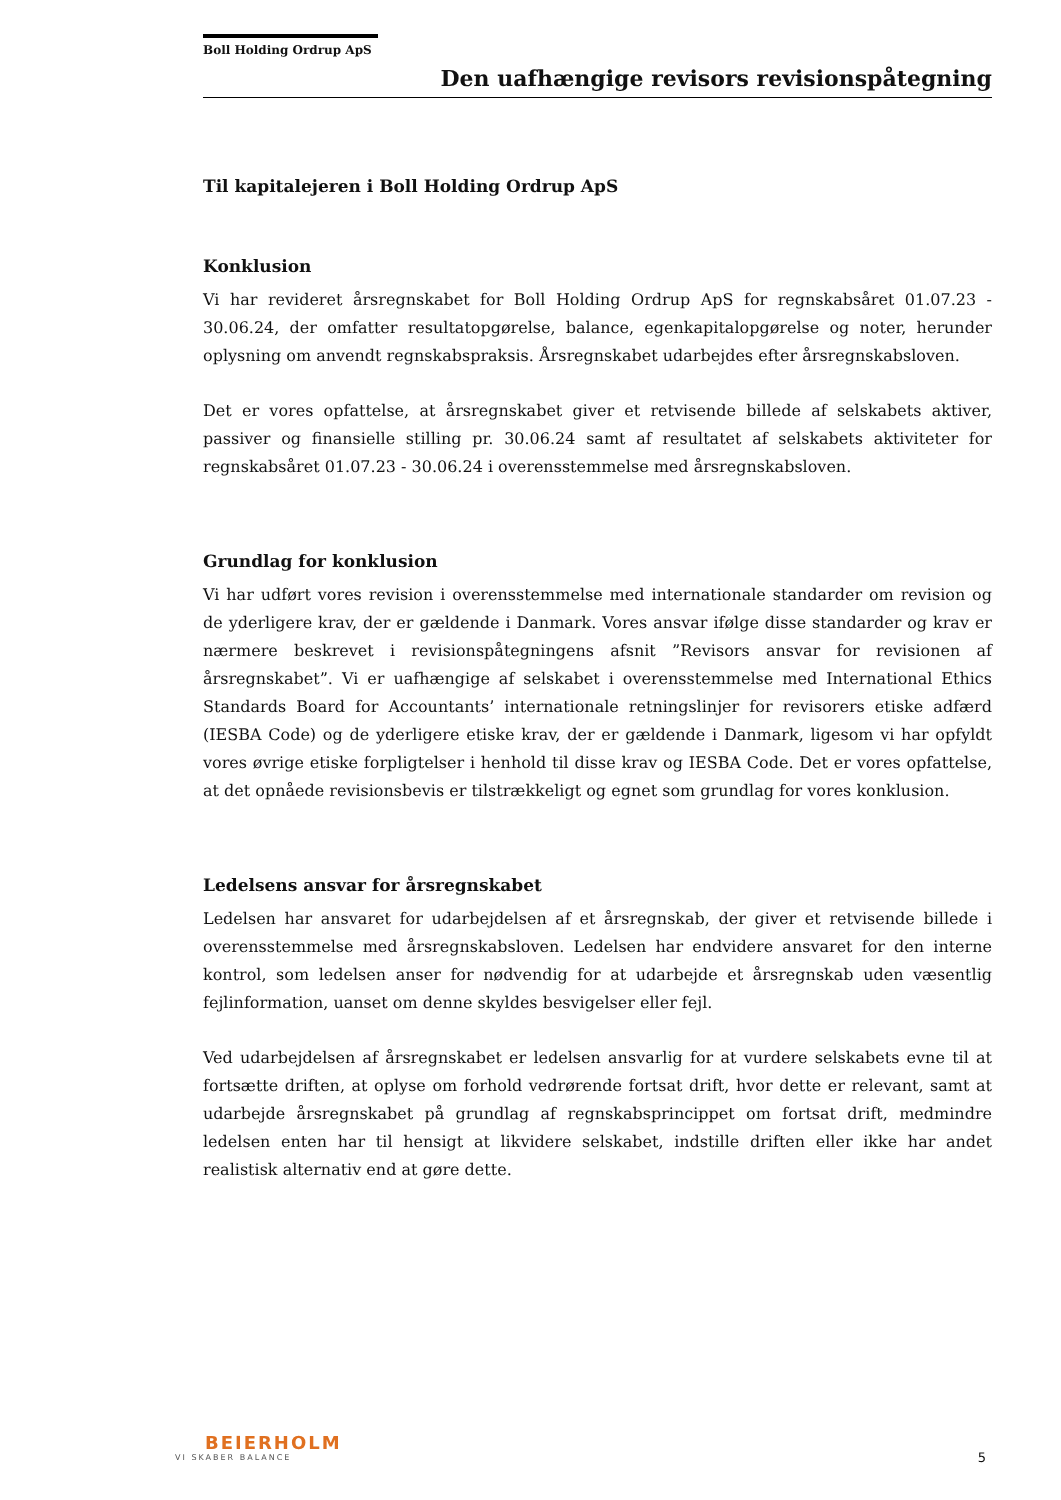Boll Holding Ordrup ApS
Den uafhængige revisors revisionspåtegning
Til kapitalejeren i Boll Holding Ordrup ApS
Konklusion
Vi har revideret årsregnskabet for Boll Holding Ordrup ApS for regnskabsåret 01.07.23 - 30.06.24, der omfatter resultatopgørelse, balance, egenkapitalopgørelse og noter, herunder oplysning om anvendt regnskabspraksis. Årsregnskabet udarbejdes efter årsregnskabsloven.
Det er vores opfattelse, at årsregnskabet giver et retvisende billede af selskabets aktiver, passiver og finansielle stilling pr. 30.06.24 samt af resultatet af selskabets aktiviteter for regnskabsåret 01.07.23 - 30.06.24 i overensstemmelse med årsregnskabsloven.
Grundlag for konklusion
Vi har udført vores revision i overensstemmelse med internationale standarder om revision og de yderligere krav, der er gældende i Danmark. Vores ansvar ifølge disse standarder og krav er nærmere beskrevet i revisionspåtegningens afsnit ”Revisors ansvar for revisionen af årsregnskabet”. Vi er uafhængige af selskabet i overensstemmelse med International Ethics Standards Board for Accountants’ internationale retningslinjer for revisorers etiske adfærd (IESBA Code) og de yderligere etiske krav, der er gældende i Danmark, ligesom vi har opfyldt vores øvrige etiske forpligtelser i henhold til disse krav og IESBA Code. Det er vores opfattelse, at det opnåede revisionsbevis er tilstrækkeligt og egnet som grundlag for vores konklusion.
Ledelsens ansvar for årsregnskabet
Ledelsen har ansvaret for udarbejdelsen af et årsregnskab, der giver et retvisende billede i overensstemmelse med årsregnskabsloven. Ledelsen har endvidere ansvaret for den interne kontrol, som ledelsen anser for nødvendig for at udarbejde et årsregnskab uden væsentlig fejlinformation, uanset om denne skyldes besvigelser eller fejl.
Ved udarbejdelsen af årsregnskabet er ledelsen ansvarlig for at vurdere selskabets evne til at fortsætte driften, at oplyse om forhold vedrørende fortsat drift, hvor dette er relevant, samt at udarbejde årsregnskabet på grundlag af regnskabsprincippet om fortsat drift, medmindre ledelsen enten har til hensigt at likvidere selskabet, indstille driften eller ikke har andet realistisk alternativ end at gøre dette.
BEIERHOLM
VI SKABER BALANCE
5